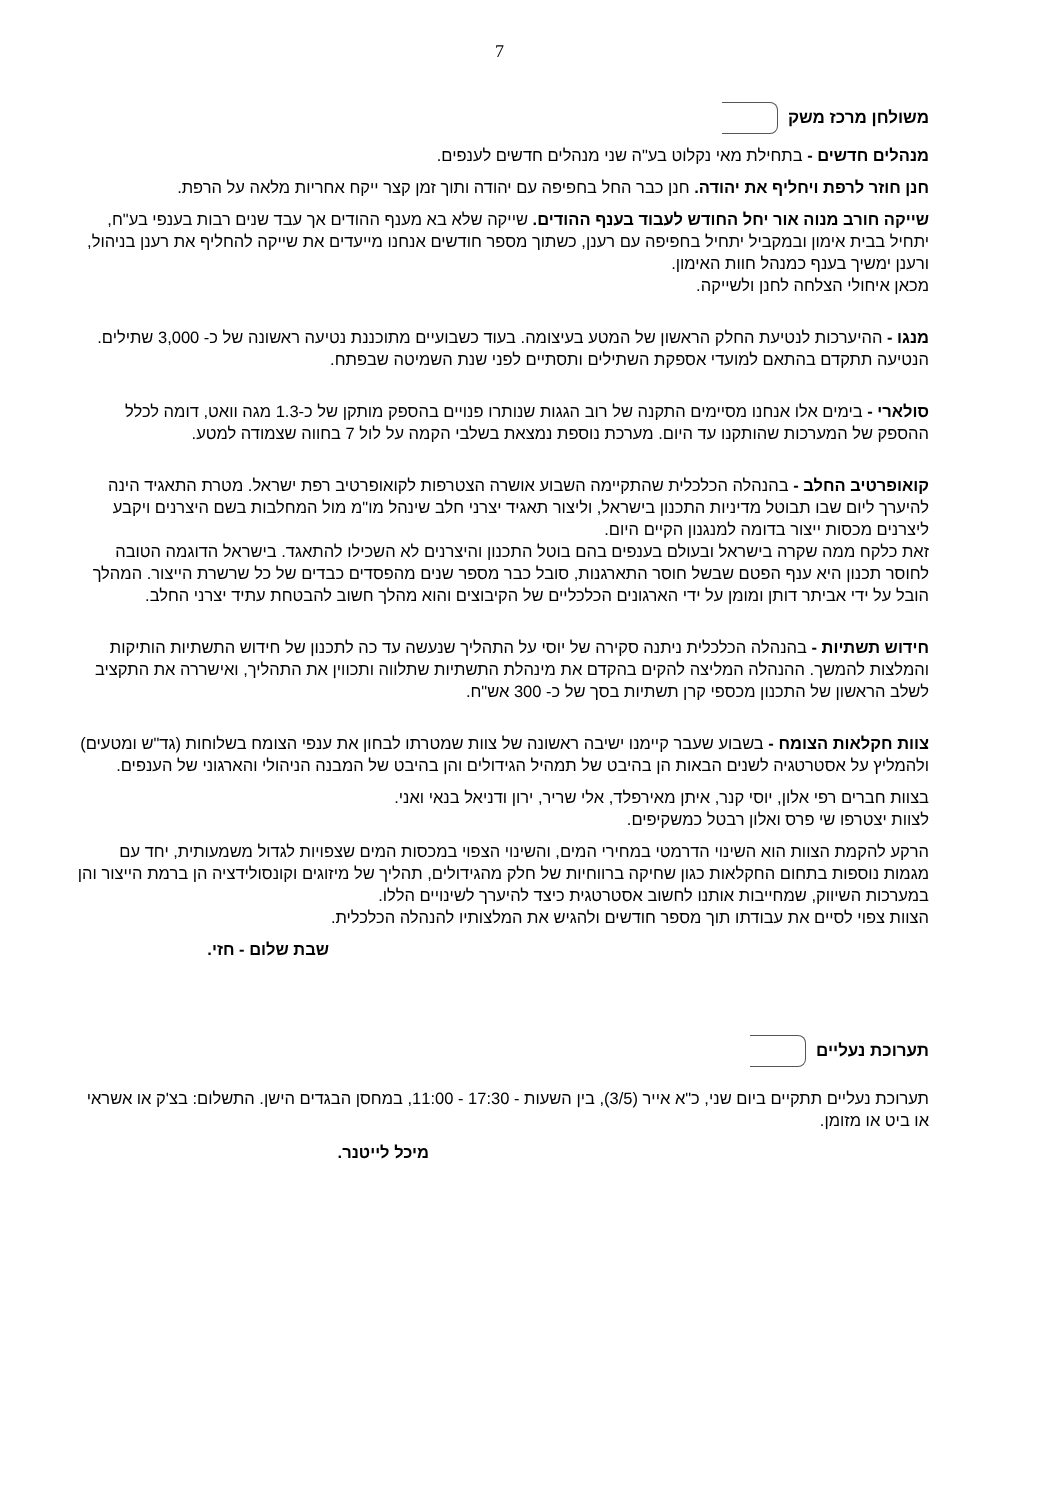7
משולחן מרכז משק
מנהלים חדשים - בתחילת מאי נקלוט בע"ה שני מנהלים חדשים לענפים.
חנן חוזר לרפת ויחליף את יהודה. חנן כבר החל בחפיפה עם יהודה ותוך זמן קצר ייקח אחריות מלאה על הרפת.
שייקה חורב מנוה אור יחל החודש לעבוד בענף ההודים. שייקה שלא בא מענף ההודים אך עבד שנים רבות בענפי בע"ח, יתחיל בבית אימון ובמקביל יתחיל בחפיפה עם רענן, כשתוך מספר חודשים אנחנו מייעדים את שייקה להחליף את רענן בניהול, ורענן ימשיך בענף כמנהל חוות האימון.
מכאן איחולי הצלחה לחנן ולשייקה.
מנגו - ההיערכות לנטיעת החלק הראשון של המטע בעיצומה. בעוד כשבועיים מתוכננת נטיעה ראשונה של כ- 3,000 שתילים. הנטיעה תתקדם בהתאם למועדי אספקת השתילים ותסתיים לפני שנת השמיטה שבפתח.
סולארי - בימים אלו אנחנו מסיימים התקנה של רוב הגגות שנותרו פנויים בהספק מותקן של כ-1.3 מגה וואט, דומה לכלל ההספק של המערכות שהותקנו עד היום. מערכת נוספת נמצאת בשלבי הקמה על לול 7 בחווה שצמודה למטע.
קואופרטיב החלב - בהנהלה הכלכלית שהתקיימה השבוע אושרה הצטרפות לקואופרטיב רפת ישראל. מטרת התאגיד הינה להיערך ליום שבו תבוטל מדיניות התכנון בישראל, וליצור תאגיד יצרני חלב שינהל מו"מ מול המחלבות בשם היצרנים ויקבע ליצרנים מכסות ייצור בדומה למנגנון הקיים היום.
זאת כלקח ממה שקרה בישראל ובעולם בענפים בהם בוטל התכנון והיצרנים לא השכילו להתאגד. בישראל הדוגמה הטובה לחוסר תכנון היא ענף הפטם שבשל חוסר התארגנות, סובל כבר מספר שנים מהפסדים כבדים של כל שרשרת הייצור. המהלך הובל על ידי אביתר דותן ומומן על ידי הארגונים הכלכליים של הקיבוצים והוא מהלך חשוב להבטחת עתיד יצרני החלב.
חידוש תשתיות - בהנהלה הכלכלית ניתנה סקירה של יוסי על התהליך שנעשה עד כה לתכנון של חידוש התשתיות הותיקות והמלצות להמשך. ההנהלה המליצה להקים בהקדם את מינהלת התשתיות שתלווה ותכווין את התהליך, ואישררה את התקציב לשלב הראשון של התכנון מכספי קרן תשתיות בסך של כ- 300 אש"ח.
צוות חקלאות הצומח - בשבוע שעבר קיימנו ישיבה ראשונה של צוות שמטרתו לבחון את ענפי הצומח בשלוחות (גד"ש ומטעים) ולהמליץ על אסטרטגיה לשנים הבאות הן בהיבט של תמהיל הגידולים והן בהיבט של המבנה הניהולי והארגוני של הענפים.
בצוות חברים רפי אלון, יוסי קנר, איתן מאירפלד, אלי שריר, ירון ודניאל בנאי ואני.
לצוות יצטרפו שי פרס ואלון רבטל כמשקיפים.
הרקע להקמת הצוות הוא השינוי הדרמטי במחירי המים, והשינוי הצפוי במכסות המים שצפויות לגדול משמעותית, יחד עם מגמות נוספות בתחום החקלאות כגון שחיקה ברווחיות של חלק מהגידולים, תהליך של מיזוגים וקונסולידציה הן ברמת הייצור והן במערכות השיווק, שמחייבות אותנו לחשוב אסטרטגית כיצד להיערך לשינויים הללו.
הצוות צפוי לסיים את עבודתו תוך מספר חודשים ולהגיש את המלצותיו להנהלה הכלכלית.
שבת שלום - חזי.
תערוכת נעליים
תערוכת נעליים תתקיים ביום שני, כ"א אייר (3/5), בין השעות - 17:30 - 11:00, במחסן הבגדים הישן. התשלום: בצ'ק או אשראי או ביט או מזומן.
מיכל לייטנר.